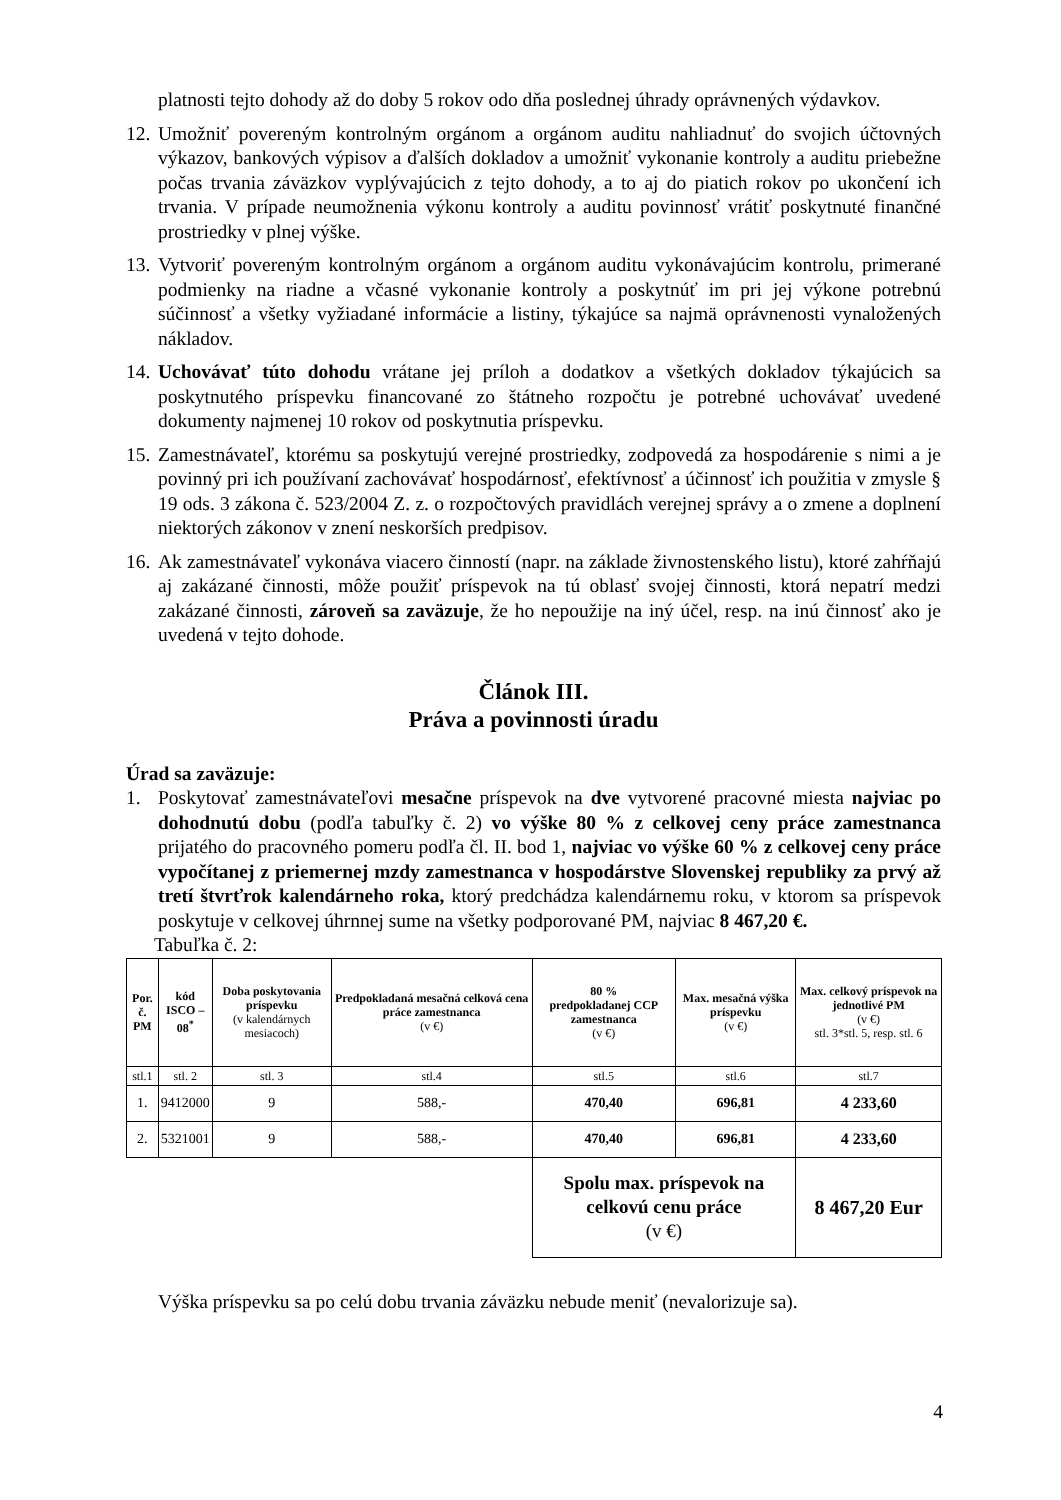platnosti tejto dohody až do doby 5 rokov odo dňa poslednej úhrady oprávnených výdavkov.
12.
Umožniť povereným kontrolným orgánom a orgánom auditu nahliadnuť do svojich účtovných výkazov, bankových výpisov a ďalších dokladov a umožniť vykonanie kontroly a auditu priebežne počas trvania záväzkov vyplývajúcich z tejto dohody, a to aj do piatich rokov po ukončení ich trvania. V prípade neumožnenia výkonu kontroly a auditu povinnosť vrátiť poskytnuté finančné prostriedky v plnej výške.
13.
Vytvoriť povereným kontrolným orgánom a orgánom auditu vykonávajúcim kontrolu, primerané podmienky na riadne a včasné vykonanie kontroly a poskytnúť im pri jej výkone potrebnú súčinnosť a všetky vyžiadané informácie a listiny, týkajúce sa najmä oprávnenosti vynaložených nákladov.
14.
Uchovávať túto dohodu vrátane jej príloh a dodatkov a všetkých dokladov týkajúcich sa poskytnutého príspevku financované zo štátneho rozpočtu je potrebné uchovávať uvedené dokumenty najmenej 10 rokov od poskytnutia príspevku.
15.
Zamestnávateľ, ktorému sa poskytujú verejné prostriedky, zodpovedá za hospodárenie s nimi a je povinný pri ich používaní zachovávať hospodárnosť, efektívnosť a účinnosť ich použitia v zmysle § 19 ods. 3 zákona č. 523/2004 Z. z. o rozpočtových pravidlách verejnej správy a o zmene a doplnení niektorých zákonov v znení neskorších predpisov.
16.
Ak zamestnávateľ vykonáva viacero činností (napr. na základe živnostenského listu), ktoré zahŕňajú aj zakázané činnosti, môže použiť príspevok na tú oblasť svojej činnosti, ktorá nepatrí medzi zakázané činnosti, zároveň sa zaväzuje, že ho nepoužije na iný účel, resp. na inú činnosť ako je uvedená v tejto dohode.
Článok III.
Práva a povinnosti úradu
Úrad sa zaväzuje:
1. Poskytovať zamestnávateľovi mesačne príspevok na dve vytvorené pracovné miesta najviac po dohodnutú dobu (podľa tabuľky č. 2) vo výške 80 % z celkovej ceny práce zamestnanca prijatého do pracovného pomeru podľa čl. II. bod 1, najviac vo výške 60 % z celkovej ceny práce vypočítanej z priemernej mzdy zamestnanca v hospodárstve Slovenskej republiky za prvý až tretí štvrťrok kalendárneho roka, ktorý predchádza kalendárnemu roku, v ktorom sa príspevok poskytuje v celkovej úhrnnej sume na všetky podporované PM, najviac 8 467,20 €.
Tabuľka č. 2:
| Por. č. PM | kód ISCO – 08<sup>*</sup> | Doba poskytovania príspevku (v kalendárnych mesiacoch) | Predpokladaná mesačná celková cena práce zamestnanca (v €) | 80 % predpokladanej CCP zamestnanca (v €) | Max. mesačná výška príspevku (v €) | Max. celkový príspevok na jednotlivé PM (v €) stl. 3*stl. 5, resp. stl. 6 |
| --- | --- | --- | --- | --- | --- | --- |
| stl.1 | stl. 2 | stl. 3 | stl.4 | stl.5 | stl.6 | stl.7 |
| 1. | 9412000 | 9 | 588,- | 470,40 | 696,81 | 4 233,60 |
| 2. | 5321001 | 9 | 588,- | 470,40 | 696,81 | 4 233,60 |
| | | | | Spolu max. príspevok na celkovú cenu práce (v €) | | 8 467,20 Eur |
Výška príspevku sa po celú dobu trvania záväzku nebude meniť (nevalorizuje sa).
4